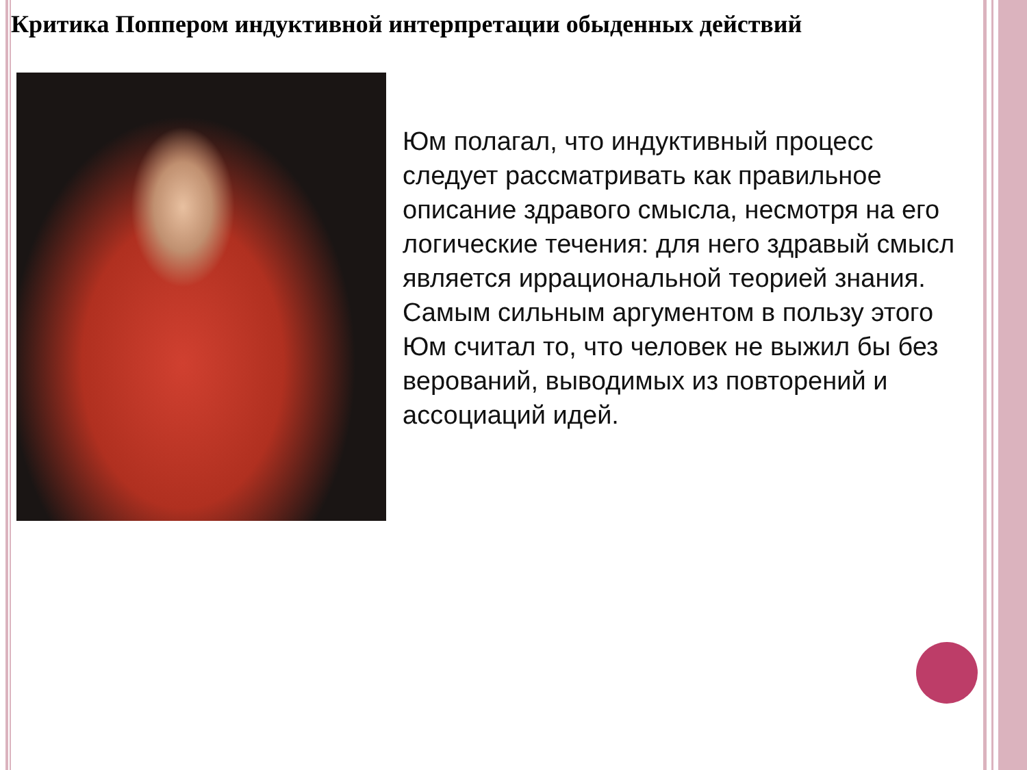Критика Поппером индуктивной интерпретации обыденных действий
Юм полагал, что индуктивный процесс следует рассматривать как правильное описание здравого смысла, несмотря на его логические течения: для него здравый смысл является иррациональной теорией знания. Самым сильным аргументом в пользу этого Юм считал то, что человек не выжил бы без верований, выводимых из повторений и ассоциаций идей.